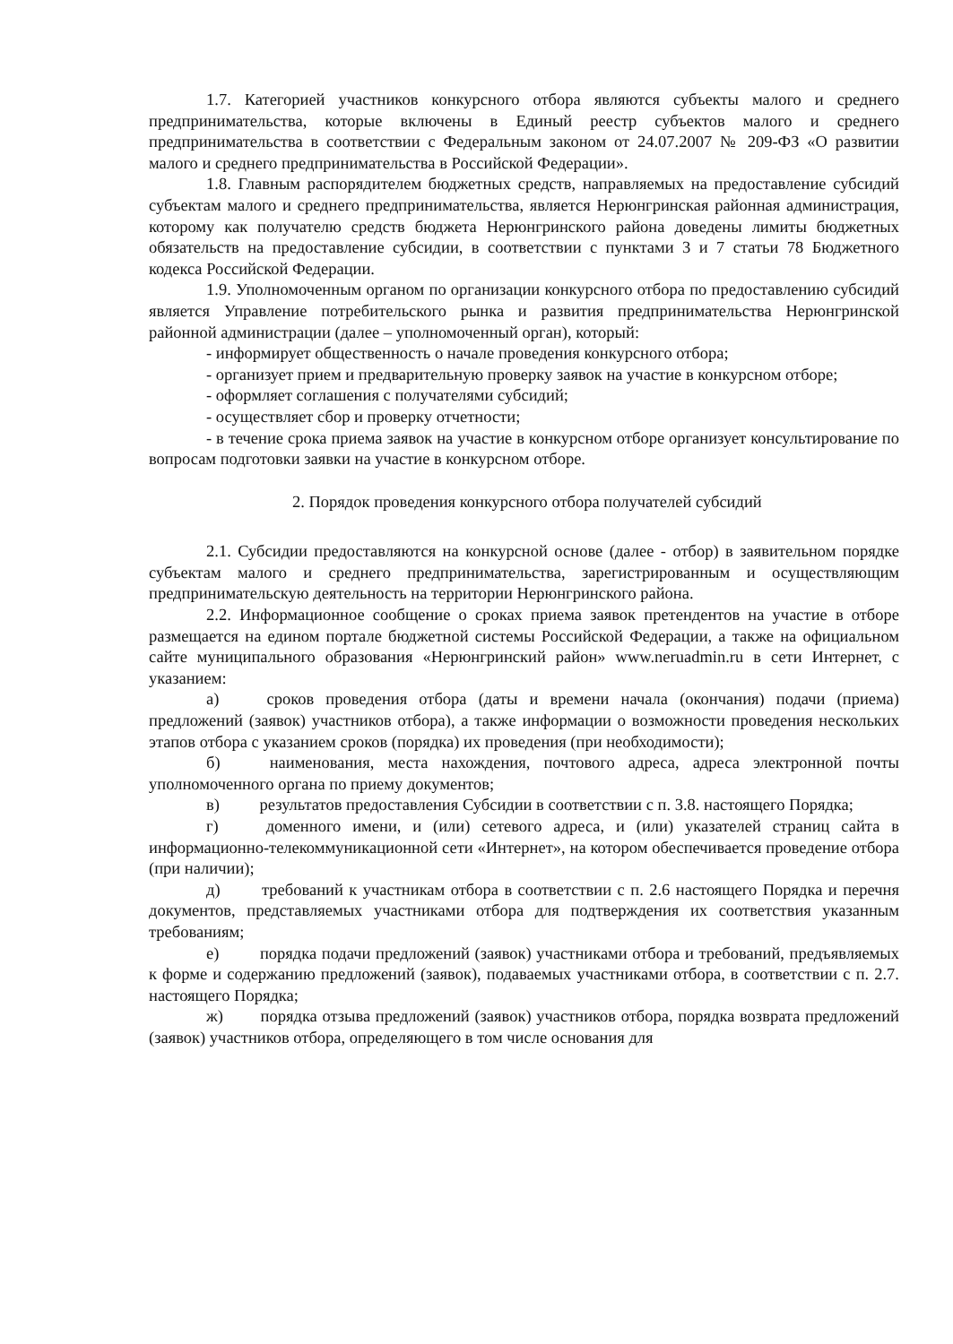1.7. Категорией участников конкурсного отбора являются субъекты малого и среднего предпринимательства, которые включены в Единый реестр субъектов малого и среднего предпринимательства в соответствии с Федеральным законом от 24.07.2007 № 209-ФЗ «О развитии малого и среднего предпринимательства в Российской Федерации».
1.8. Главным распорядителем бюджетных средств, направляемых на предоставление субсидий субъектам малого и среднего предпринимательства, является Нерюнгринская районная администрация, которому как получателю средств бюджета Нерюнгринского района доведены лимиты бюджетных обязательств на предоставление субсидии, в соответствии с пунктами 3 и 7 статьи 78 Бюджетного кодекса Российской Федерации.
1.9. Уполномоченным органом по организации конкурсного отбора по предоставлению субсидий является Управление потребительского рынка и развития предпринимательства Нерюнгринской районной администрации (далее – уполномоченный орган), который:
- информирует общественность о начале проведения конкурсного отбора;
- организует прием и предварительную проверку заявок на участие в конкурсном отборе;
- оформляет соглашения с получателями субсидий;
- осуществляет сбор и проверку отчетности;
- в течение срока приема заявок на участие в конкурсном отборе организует консультирование по вопросам подготовки заявки на участие в конкурсном отборе.
2. Порядок проведения конкурсного отбора получателей субсидий
2.1. Субсидии предоставляются на конкурсной основе (далее - отбор) в заявительном порядке субъектам малого и среднего предпринимательства, зарегистрированным и осуществляющим предпринимательскую деятельность на территории Нерюнгринского района.
2.2. Информационное сообщение о сроках приема заявок претендентов на участие в отборе размещается на едином портале бюджетной системы Российской Федерации, а также на официальном сайте муниципального образования «Нерюнгринский район» www.neruadmin.ru в сети Интернет, с указанием:
а) сроков проведения отбора (даты и времени начала (окончания) подачи (приема) предложений (заявок) участников отбора), а также информации о возможности проведения нескольких этапов отбора с указанием сроков (порядка) их проведения (при необходимости);
б) наименования, места нахождения, почтового адреса, адреса электронной почты уполномоченного органа по приему документов;
в) результатов предоставления Субсидии в соответствии с п. 3.8. настоящего Порядка;
г) доменного имени, и (или) сетевого адреса, и (или) указателей страниц сайта в информационно-телекоммуникационной сети «Интернет», на котором обеспечивается проведение отбора (при наличии);
д) требований к участникам отбора в соответствии с п. 2.6 настоящего Порядка и перечня документов, представляемых участниками отбора для подтверждения их соответствия указанным требованиям;
е) порядка подачи предложений (заявок) участниками отбора и требований, предъявляемых к форме и содержанию предложений (заявок), подаваемых участниками отбора, в соответствии с п. 2.7. настоящего Порядка;
ж) порядка отзыва предложений (заявок) участников отбора, порядка возврата предложений (заявок) участников отбора, определяющего в том числе основания для